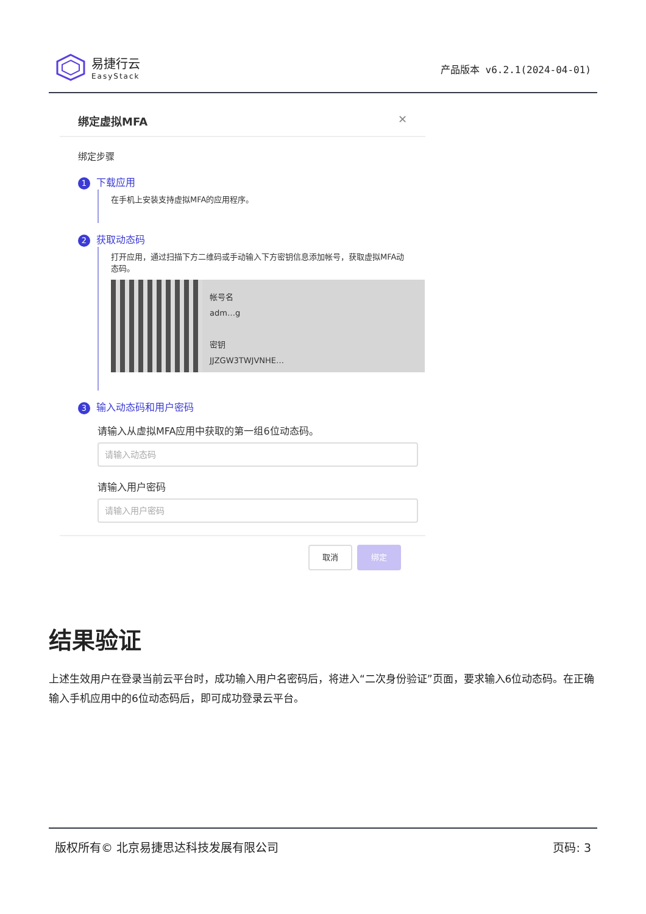易捷行云
EasyStack
产品版本 v6.2.1(2024-04-01)
绑定虚拟MFA ✕
绑定步骤
1 下载应用
在手机上安装支持虚拟MFA的应用程序。
2 获取动态码
打开应用，通过扫描下方二维码或手动输入下方密钥信息添加帐号，获取虚拟MFA动态码。
帐号名
adm…g
密钥
JJZGW3TWJVNHE…
3 输入动态码和用户密码
请输入从虚拟MFA应用中获取的第一组6位动态码。
请输入动态码
请输入用户密码
请输入用户密码
取消 绑定
结果验证
上述生效用户在登录当前云平台时，成功输入用户名密码后，将进入“二次身份验证”页面，要求输入6位动态码。在正确输入手机应用中的6位动态码后，即可成功登录云平台。
版权所有© 北京易捷思达科技发展有限公司 页码: 3